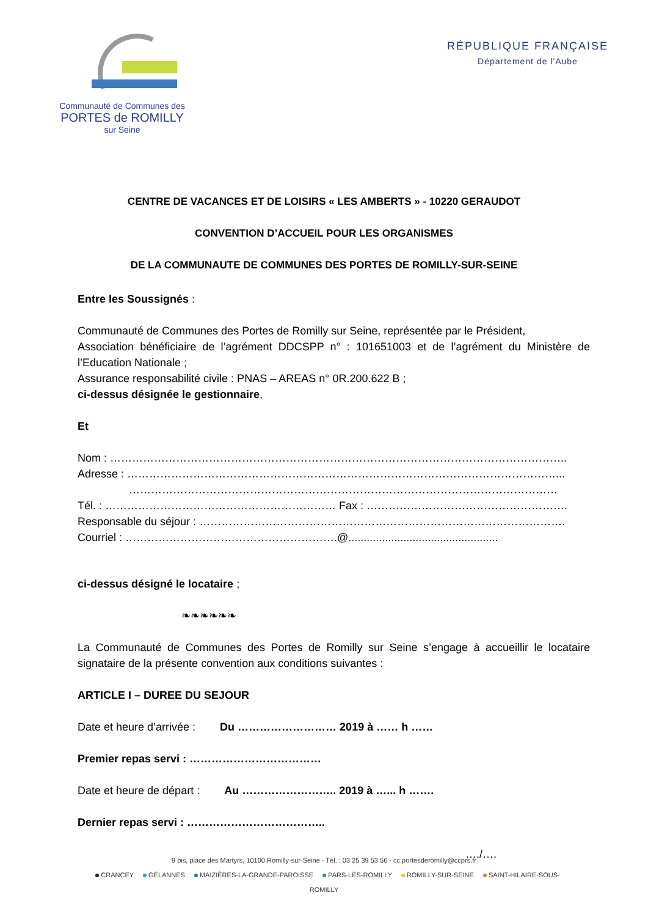Communauté de Communes des
PORTES de ROMILLY
sur Seine
RÉPUBLIQUE FRANÇAISE
Département de l'Aube
CENTRE DE VACANCES ET DE LOISIRS « LES AMBERTS » - 10220 GERAUDOT
CONVENTION D’ACCUEIL POUR LES ORGANISMES
DE LA COMMUNAUTE DE COMMUNES DES PORTES DE ROMILLY-SUR-SEINE
Entre les Soussignés :
Communauté de Communes des Portes de Romilly sur Seine, représentée par le Président,
Association bénéficiaire de l’agrément DDCSPP n° : 101651003 et de l’agrément du Ministère de l’Education Nationale ;
Assurance responsabilité civile : PNAS – AREAS n° 0R.200.622 B ;
ci-dessus désignée le gestionnaire,
Et
Nom : ……………………………………………………………………………………………………………..
Adresse : ………………………………………………………………………………………………………...
………………………………………………………………………………………………………
Tél. : ……………………………………………………… Fax : ……………………………………………….
Responsable du séjour : ……………………………………………………………………………………….
Courriel : ………………………………………………….@.................................................
ci-dessus désigné le locataire ;
❧❧❧❧❧❧
La Communauté de Communes des Portes de Romilly sur Seine s’engage à accueillir le locataire signataire de la présente convention aux conditions suivantes :
ARTICLE I – DUREE DU SEJOUR
Date et heure d’arrivée : Du ……………………… 2019 à …… h ……
Premier repas servi : ………………………………
Date et heure de départ : Au …………………….. 2019 à …... h …….
Dernier repas servi : ………………………………..
…./….
9 bis, place des Martyrs, 10100 Romilly-sur-Seine - Tél. : 03 25 39 53 56 - cc.portesderomilly@ccprs.fr
CRANCEY GÉLANNES MAIZIÈRES-LA-GRANDE-PAROISSE PARS-LÈS-ROMILLY ROMILLY-SUR-SEINE SAINT-HILAIRE-SOUS-ROMILLY